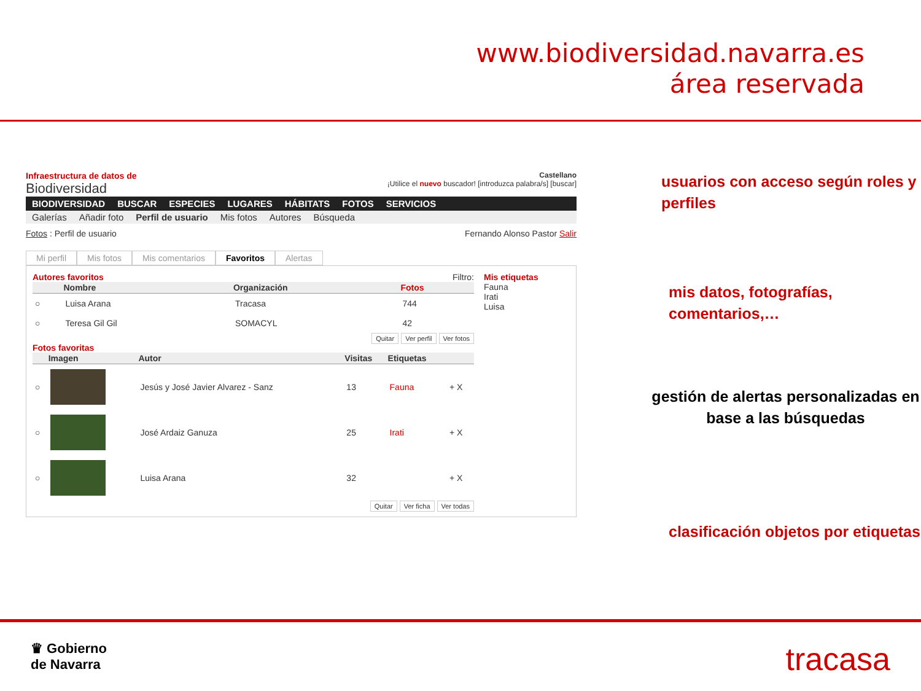www.biodiversidad.navarra.es
área reservada
Infraestructura de datos de
Biodiversidad
Castellano
¡Utilice el nuevo buscador! [introduzca palabra/s] [buscar]
BIODIVERSIDAD BUSCAR ESPECIES LUGARES HÁBITATS FOTOS SERVICIOS
Galerías Añadir foto Perfil de usuario Mis fotos Autores Búsqueda
Fotos : Perfil de usuario Fernando Alonso Pastor Salir
Mi perfil Mis fotos Mis comentarios Favoritos Alertas
Autores favoritos Filtro:
| | Nombre | Organización | Fotos |
| --- | --- | --- | --- |
| ○ | Luisa Arana | Tracasa | 744 |
| ○ | Teresa Gil Gil | SOMACYL | 42 |
Quitar Ver perfil Ver fotos
Fotos favoritas
| | Imagen | Autor | Visitas | Etiquetas | |
| --- | --- | --- | --- | --- | --- |
| ○ | | Jesús y José Javier Alvarez - Sanz | 13 | Fauna | + X |
| ○ | | José Ardaiz Ganuza | 25 | Irati | + X |
| ○ | | Luisa Arana | 32 | | + X |
Quitar Ver ficha Ver todas
Mis etiquetas
Fauna
Irati
Luisa
usuarios con acceso según roles y perfiles
mis datos, fotografías, comentarios,…
gestión de alertas personalizadas en base a las búsquedas
clasificación objetos por etiquetas
♛ Gobierno
de Navarra tracasa